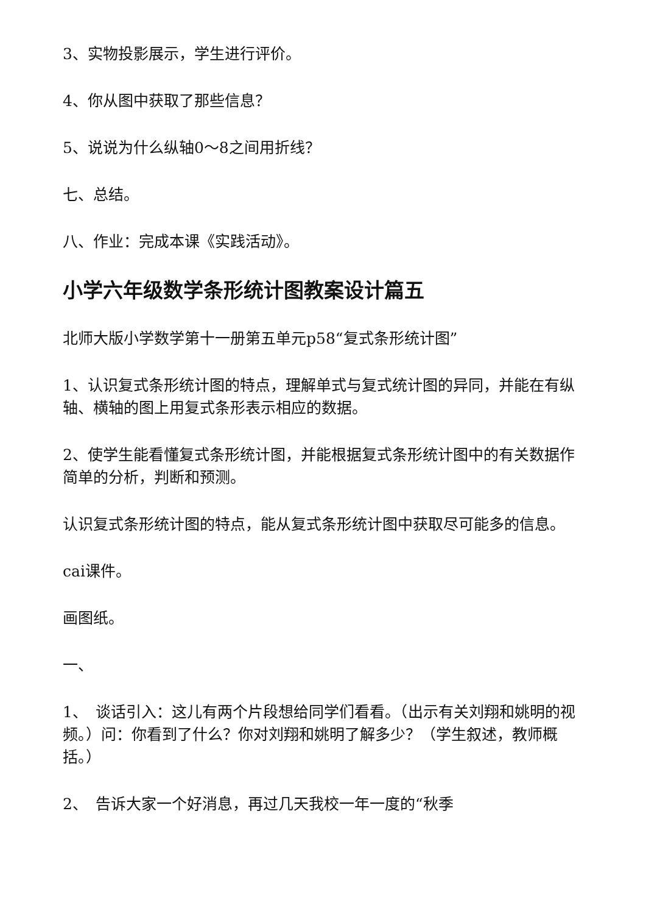3、实物投影展示，学生进行评价。
4、你从图中获取了那些信息？
5、说说为什么纵轴0～8之间用折线？
七、总结。
八、作业：完成本课《实践活动》。
小学六年级数学条形统计图教案设计篇五
北师大版小学数学第十一册第五单元p58“复式条形统计图”
1、认识复式条形统计图的特点，理解单式与复式统计图的异同，并能在有纵轴、横轴的图上用复式条形表示相应的数据。
2、使学生能看懂复式条形统计图，并能根据复式条形统计图中的有关数据作简单的分析，判断和预测。
认识复式条形统计图的特点，能从复式条形统计图中获取尽可能多的信息。
cai课件。
画图纸。
一、
1、　谈话引入：这儿有两个片段想给同学们看看。（出示有关刘翔和姚明的视频。）问：你看到了什么？你对刘翔和姚明了解多少？（学生叙述，教师概括。）
2、　告诉大家一个好消息，再过几天我校一年一度的“秋季